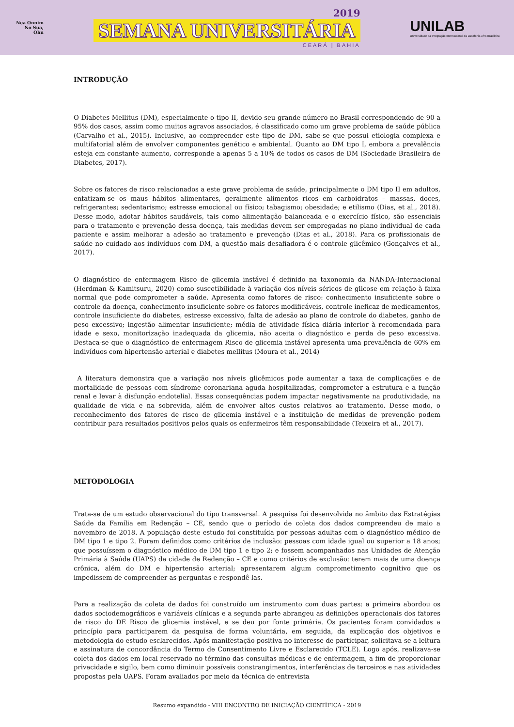Nea Onnim No Sua, Ohu
2019
SEMANA UNIVERSITÁRIA
CEARÁ | BAHIA
UNILAB
Universidade da Integração Internacional da Lusofonia Afro-Brasileira
INTRODUÇÃO
O Diabetes Mellitus (DM), especialmente o tipo II, devido seu grande número no Brasil correspondendo de 90 a 95% dos casos, assim como muitos agravos associados, é classificado como um grave problema de saúde pública (Carvalho et al., 2015). Inclusive, ao compreender este tipo de DM, sabe-se que possui etiologia complexa e multifatorial além de envolver componentes genético e ambiental. Quanto ao DM tipo I, embora a prevalência esteja em constante aumento, corresponde a apenas 5 a 10% de todos os casos de DM (Sociedade Brasileira de Diabetes, 2017).
Sobre os fatores de risco relacionados a este grave problema de saúde, principalmente o DM tipo II em adultos, enfatizam-se os maus hábitos alimentares, geralmente alimentos ricos em carboidratos – massas, doces, refrigerantes; sedentarismo; estresse emocional ou físico; tabagismo; obesidade; e etilismo (Dias, et al., 2018). Desse modo, adotar hábitos saudáveis, tais como alimentação balanceada e o exercício físico, são essenciais para o tratamento e prevenção dessa doença, tais medidas devem ser empregadas no plano individual de cada paciente e assim melhorar a adesão ao tratamento e prevenção (Dias et al., 2018). Para os profissionais de saúde no cuidado aos indivíduos com DM, a questão mais desafiadora é o controle glicêmico (Gonçalves et al., 2017).
O diagnóstico de enfermagem Risco de glicemia instável é definido na taxonomia da NANDA-Internacional (Herdman & Kamitsuru, 2020) como suscetibilidade à variação dos níveis séricos de glicose em relação à faixa normal que pode comprometer a saúde. Apresenta como fatores de risco: conhecimento insuficiente sobre o controle da doença, conhecimento insuficiente sobre os fatores modificáveis, controle ineficaz de medicamentos, controle insuficiente do diabetes, estresse excessivo, falta de adesão ao plano de controle do diabetes, ganho de peso excessivo; ingestão alimentar insuficiente; média de atividade física diária inferior à recomendada para idade e sexo, monitorização inadequada da glicemia, não aceita o diagnóstico e perda de peso excessiva. Destaca-se que o diagnóstico de enfermagem Risco de glicemia instável apresenta uma prevalência de 60% em indivíduos com hipertensão arterial e diabetes mellitus (Moura et al., 2014)
A literatura demonstra que a variação nos níveis glicêmicos pode aumentar a taxa de complicações e de mortalidade de pessoas com síndrome coronariana aguda hospitalizadas, comprometer a estrutura e a função renal e levar à disfunção endotelial. Essas consequências podem impactar negativamente na produtividade, na qualidade de vida e na sobrevida, além de envolver altos custos relativos ao tratamento. Desse modo, o reconhecimento dos fatores de risco de glicemia instável e a instituição de medidas de prevenção podem contribuir para resultados positivos pelos quais os enfermeiros têm responsabilidade (Teixeira et al., 2017).
METODOLOGIA
Trata-se de um estudo observacional do tipo transversal. A pesquisa foi desenvolvida no âmbito das Estratégias Saúde da Família em Redenção – CE, sendo que o período de coleta dos dados compreendeu de maio a novembro de 2018. A população deste estudo foi constituída por pessoas adultas com o diagnóstico médico de DM tipo 1 e tipo 2. Foram definidos como critérios de inclusão: pessoas com idade igual ou superior a 18 anos; que possuíssem o diagnóstico médico de DM tipo 1 e tipo 2; e fossem acompanhados nas Unidades de Atenção Primária à Saúde (UAPS) da cidade de Redenção – CE e como critérios de exclusão: terem mais de uma doença crônica, além do DM e hipertensão arterial; apresentarem algum comprometimento cognitivo que os impedissem de compreender as perguntas e respondê-las.
Para a realização da coleta de dados foi construído um instrumento com duas partes: a primeira abordou os dados sociodemográficos e variáveis clínicas e a segunda parte abrangeu as definições operacionais dos fatores de risco do DE Risco de glicemia instável, e se deu por fonte primária. Os pacientes foram convidados a princípio para participarem da pesquisa de forma voluntária, em seguida, da explicação dos objetivos e metodologia do estudo esclarecidos. Após manifestação positiva no interesse de participar, solicitava-se a leitura e assinatura de concordância do Termo de Consentimento Livre e Esclarecido (TCLE). Logo após, realizava-se coleta dos dados em local reservado no término das consultas médicas e de enfermagem, a fim de proporcionar privacidade e sigilo, bem como diminuir possíveis constrangimentos, interferências de terceiros e nas atividades propostas pela UAPS. Foram avaliados por meio da técnica de entrevista
Resumo expandido - VIII ENCONTRO DE INICIAÇÃO CIENTÍFICA - 2019